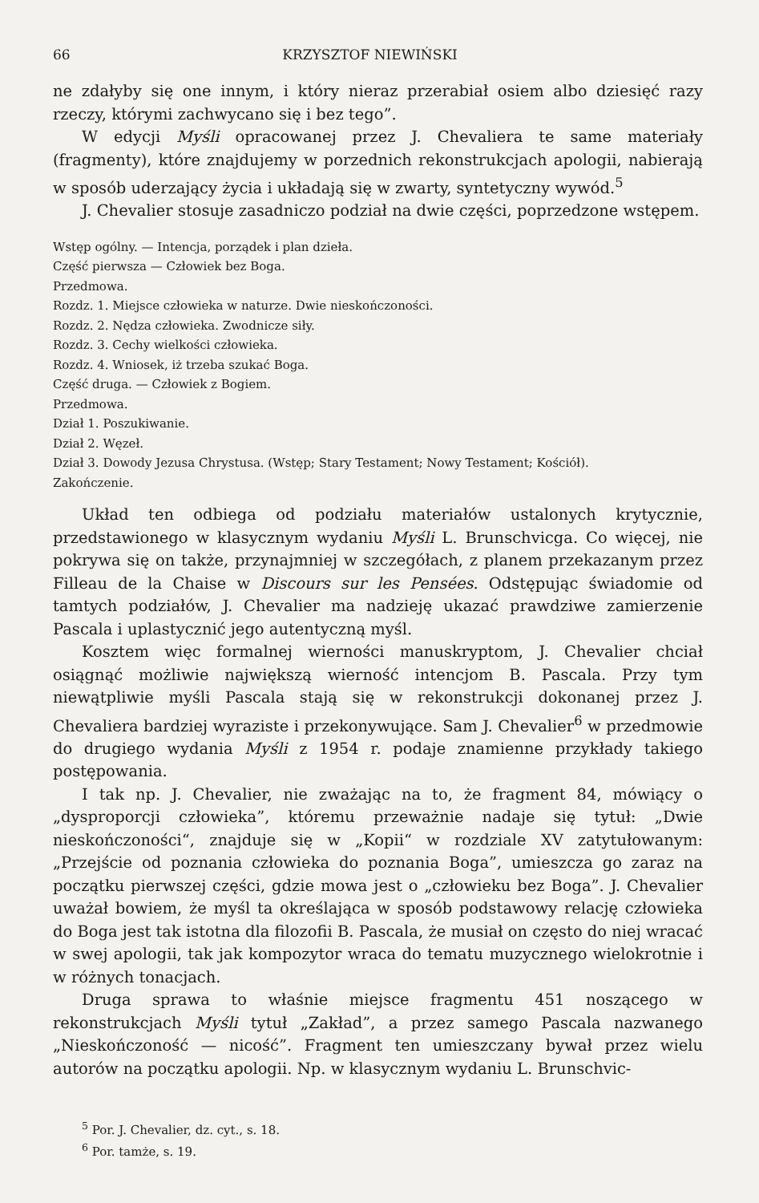66 KRZYSZTOF NIEWIŃSKI
ne zdałyby się one innym, i który nieraz przerabiał osiem albo dziesięć razy rzeczy, którymi zachwycano się i bez tego”.
W edycji Myśli opracowanej przez J. Chevaliera te same materiały (fragmenty), które znajdujemy w porzednich rekonstrukcjach apologii, nabierają w sposób uderzający życia i układają się w zwarty, syntetyczny wywód.<sup>5</sup>
J. Chevalier stosuje zasadniczo podział na dwie części, poprzedzone wstępem.
Wstęp ogólny. — Intencja, porządek i plan dzieła.
Część pierwsza — Człowiek bez Boga.
Przedmowa.
Rozdz. 1. Miejsce człowieka w naturze. Dwie nieskończoności.
Rozdz. 2. Nędza człowieka. Zwodnicze siły.
Rozdz. 3. Cechy wielkości człowieka.
Rozdz. 4. Wniosek, iż trzeba szukać Boga.
Część druga. — Człowiek z Bogiem.
Przedmowa.
Dział 1. Poszukiwanie.
Dział 2. Węzeł.
Dział 3. Dowody Jezusa Chrystusa. (Wstęp; Stary Testament; Nowy Testament; Kościół).
Zakończenie.
Układ ten odbiega od podziału materiałów ustalonych krytycznie, przedstawionego w klasycznym wydaniu Myśli L. Brunschvicga. Co więcej, nie pokrywa się on także, przynajmniej w szczegółach, z planem przekazanym przez Filleau de la Chaise w Discours sur les Pensées. Odstępując świadomie od tamtych podziałów, J. Chevalier ma nadzieję ukazać prawdziwe zamierzenie Pascala i uplastycznić jego autentyczną myśl.
Kosztem więc formalnej wierności manuskryptom, J. Chevalier chciał osiągnąć możliwie największą wierność intencjom B. Pascala. Przy tym niewątpliwie myśli Pascala stają się w rekonstrukcji dokonanej przez J. Chevaliera bardziej wyraziste i przekonywujące. Sam J. Chevalier<sup>6</sup> w przedmowie do drugiego wydania Myśli z 1954 r. podaje znamienne przykłady takiego postępowania.
I tak np. J. Chevalier, nie zważając na to, że fragment 84, mówiący o „dysproporcji człowieka”, któremu przeważnie nadaje się tytuł: „Dwie nieskończoności“, znajduje się w „Kopii“ w rozdziale XV zatytułowanym: „Przejście od poznania człowieka do poznania Boga”, umieszcza go zaraz na początku pierwszej części, gdzie mowa jest o „człowieku bez Boga”. J. Chevalier uważał bowiem, że myśl ta określająca w sposób podstawowy relację człowieka do Boga jest tak istotna dla filozofii B. Pascala, że musiał on często do niej wracać w swej apologii, tak jak kompozytor wraca do tematu muzycznego wielokrotnie i w różnych tonacjach.
Druga sprawa to właśnie miejsce fragmentu 451 noszącego w rekonstrukcjach Myśli tytuł „Zakład”, a przez samego Pascala nazwanego „Nieskończoność — nicość”. Fragment ten umieszczany bywał przez wielu autorów na początku apologii. Np. w klasycznym wydaniu L. Brunschvic-
<sup>5</sup> Por. J. Chevalier, dz. cyt., s. 18.
<sup>6</sup> Por. tamże, s. 19.